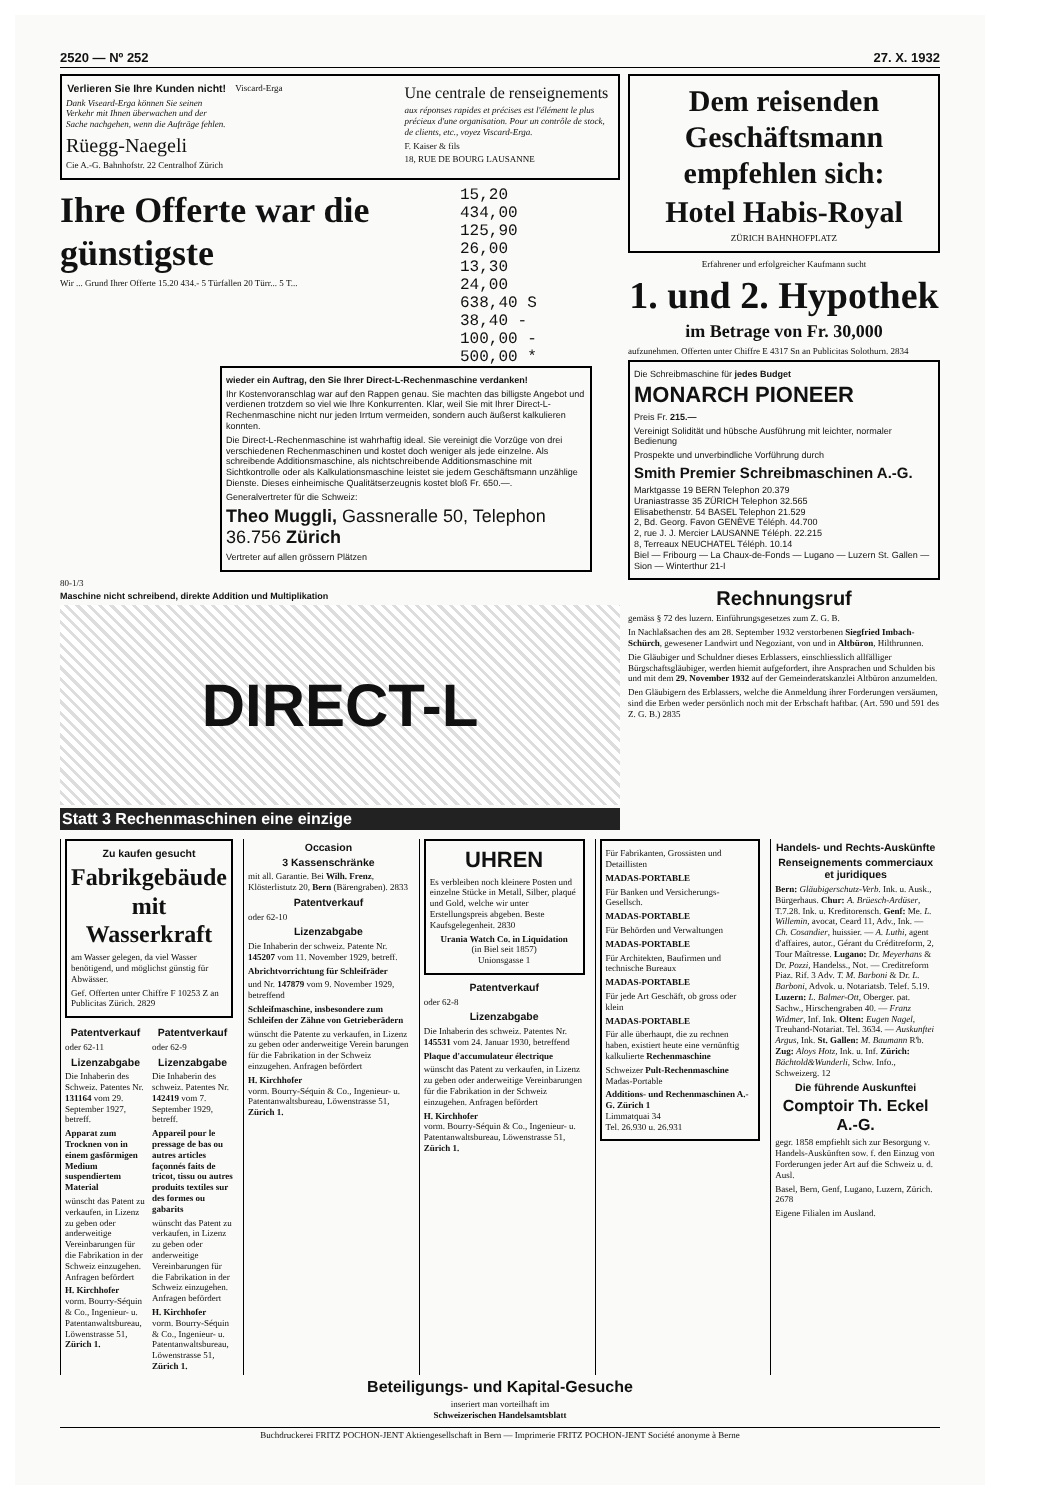2520 — Nº 252 27. X. 1932
Verlieren Sie Ihre Kunden nicht!
Dank Viseard-Erga können Sie seinen Verkehr mit Ihnen überwachen und der Sache nachgehen, wenn die Aufträge fehlen.
Rüegg-Naegeli
Cie A.-G. Bahnhofstr. 22 Centralhof Zürich
Viscard-Erga
Une centrale de renseignements
aux réponses rapides et précises est l'élément le plus précieux d'une organisation. Pour un contrôle de stock, de clients, etc., voyez Viscard-Erga.
F. Kaiser & fils
18, RUE DE BOURG LAUSANNE
Ihre Offerte war die günstigste
Wir ... Grund Ihrer Offerte 15.20 434.- 5 Türfallen 20 Türr... 5 T...
15,20
434,00
125,90
26,00
13,30
24,00
638,40 S
38,40 -
100,00 -
500,00 *
wieder ein Auftrag, den Sie Ihrer Direct-L-Rechenmaschine verdanken!
Ihr Kostenvoranschlag war auf den Rappen genau. Sie machten das billigste Angebot und verdienen trotzdem so viel wie Ihre Konkurrenten. Klar, weil Sie mit Ihrer Direct-L-Rechenmaschine nicht nur jeden Irrtum vermeiden, sondern auch äußerst kalkulieren konnten.
Die Direct-L-Rechenmaschine ist wahrhaftig ideal. Sie vereinigt die Vorzüge von drei verschiedenen Rechenmaschinen und kostet doch weniger als jede einzelne. Als schreibende Additionsmaschine, als nichtschreibende Additionsmaschine mit Sichtkontrolle oder als Kalkulationsmaschine leistet sie jedem Geschäftsmann unzählige Dienste. Dieses einheimische Qualitätserzeugnis kostet bloß Fr. 650.—.
Generalvertreter für die Schweiz:
Theo Muggli, Gassneralle 50, Telephon 36.756 Zürich
Vertreter auf allen grössern Plätzen
80-1/3
Maschine nicht schreibend, direkte Addition und Multiplikation
DIRECT-L
Statt 3 Rechenmaschinen eine einzige
Dem reisenden Geschäftsmann empfehlen sich:
Hotel Habis-Royal
ZÜRICH BAHNHOFPLATZ
Erfahrener und erfolgreicher Kaufmann sucht
1. und 2. Hypothek
im Betrage von Fr. 30,000
aufzunehmen. Offerten unter Chiffre E 4317 Sn an Publicitas Solothurn. 2834
Die Schreibmaschine für jedes Budget
MONARCH PIONEER
Preis Fr. 215.—
Vereinigt Solidität und hübsche Ausführung mit leichter, normaler Bedienung
Prospekte und unverbindliche Vorführung durch
Smith Premier Schreibmaschinen A.-G.
Marktgasse 19 BERN Telephon 20.379
Uraniastrasse 35 ZÜRICH Telephon 32.565
Elisabethenstr. 54 BASEL Telephon 21.529
2, Bd. Georg. Favon GENÈVE Téléph. 44.700
2, rue J. J. Mercier LAUSANNE Téléph. 22.215
8, Terreaux NEUCHATEL Téléph. 10.14
Biel — Fribourg — La Chaux-de-Fonds — Lugano — Luzern St. Gallen — Sion — Winterthur 21-I
Rechnungsruf
gemäss § 72 des luzern. Einführungsgesetzes zum Z. G. B.
In Nachlaßsachen des am 28. September 1932 verstorbenen Siegfried Imbach-Schürch, gewesener Landwirt und Negoziant, von und in Altbüron, Hilthrunnen.
Die Gläubiger und Schuldner dieses Erblassers, einschliesslich allfälliger Bürgschaftsgläubiger, werden hiemit aufgefordert, ihre Ansprachen und Schulden bis und mit dem 29. November 1932 auf der Gemeinderatskanzlei Altbüron anzumelden.
Den Gläubigern des Erblassers, welche die Anmeldung ihrer Forderungen versäumen, sind die Erben weder persönlich noch mit der Erbschaft haftbar. (Art. 590 und 591 des Z. G. B.) 2835
Zu kaufen gesucht
Fabrikgebäude mit Wasserkraft
am Wasser gelegen, da viel Wasser benötigend, und möglichst günstig für Abwässer.
Gef. Offerten unter Chiffre F 10253 Z an Publicitas Zürich. 2829
Patentverkauf
oder 62-11
Lizenzabgabe
Die Inhaberin des Schweiz. Patentes Nr. 131164 vom 29. September 1927, betreff.
Apparat zum Trocknen von in einem gasförmigen Medium suspendiertem Material
wünscht das Patent zu verkaufen, in Lizenz zu geben oder anderweitige Vereinbarungen für die Fabrikation in der Schweiz einzugehen. Anfragen befördert
H. Kirchhofer
vorm. Bourry-Séquin & Co., Ingenieur- u. Patentanwaltsbureau, Löwenstrasse 51, Zürich 1.
Patentverkauf
oder 62-9
Lizenzabgabe
Die Inhaberin des schweiz. Patentes Nr. 142419 vom 7. September 1929, betreff.
Appareil pour le pressage de bas ou autres articles façonnés faits de tricot, tissu ou autres produits textiles sur des formes ou gabarits
wünscht das Patent zu verkaufen, in Lizenz zu geben oder anderweitige Vereinbarungen für die Fabrikation in der Schweiz einzugehen. Anfragen befördert
H. Kirchhofer
vorm. Bourry-Séquin & Co., Ingenieur- u. Patentanwaltsbureau, Löwenstrasse 51, Zürich 1.
Occasion
3 Kassenschränke
mit all. Garantie. Bei Wilh. Frenz, Klösterlistutz 20, Bern (Bärengraben). 2833
Patentverkauf
oder 62-10
Lizenzabgabe
Die Inhaberin der schweiz. Patente Nr. 145207 vom 11. November 1929, betreff.
Abrichtvorrichtung für Schleifräder
und Nr. 147879 vom 9. November 1929, betreffend
Schleifmaschine, insbesondere zum Schleifen der Zähne von Getrieberädern
wünscht die Patente zu verkaufen, in Lizenz zu geben oder anderweitige Verein barungen für die Fabrikation in der Schweiz einzugehen. Anfragen befördert
H. Kirchhofer
vorm. Bourry-Séquin & Co., Ingenieur- u. Patentanwaltsbureau, Löwenstrasse 51, Zürich 1.
UHREN
Es verbleiben noch kleinere Posten und einzelne Stücke in Metall, Silber, plaqué und Gold, welche wir unter Erstellungspreis abgeben. Beste Kaufsgelegenheit. 2830
Urania Watch Co. in Liquidation
(in Biel seit 1857)
Unionsgasse 1
Patentverkauf
oder 62-8
Lizenzabgabe
Die Inhaberin des schweiz. Patentes Nr. 145531 vom 24. Januar 1930, betreffend
Plaque d'accumulateur électrique
wünscht das Patent zu verkaufen, in Lizenz zu geben oder anderweitige Vereinbarungen für die Fabrikation in der Schweiz einzugehen. Anfragen befördert
H. Kirchhofer
vorm. Bourry-Séquin & Co., Ingenieur- u. Patentanwaltsbureau, Löwenstrasse 51, Zürich 1.
Für Fabrikanten, Grossisten und Detaillisten
MADAS-PORTABLE
Für Banken und Versicherungs-Gesellsch.
MADAS-PORTABLE
Für Behörden und Verwaltungen
MADAS-PORTABLE
Für Architekten, Baufirmen und technische Bureaux
MADAS-PORTABLE
Für jede Art Geschäft, ob gross oder klein
MADAS-PORTABLE
Für alle überhaupt, die zu rechnen haben, existiert heute eine vernünftig kalkulierte Rechenmaschine
Schweizer Pult-Rechenmaschine Madas-Portable
Additions- und Rechenmaschinen A.-G. Zürich 1
Limmatquai 34
Tel. 26.930 u. 26.931
Handels- und Rechts-Auskünfte
Renseignements commerciaux et juridiques
Bern: Gläubigerschutz-Verb. Ink. u. Ausk., Bürgerhaus. Chur: A. Brüesch-Ardüser, T.7.28. Ink. u. Kreditorensch. Genf: Me. L. Willemin, avocat, Ceard 11, Adv., Ink. — Ch. Cosandier, huissier. — A. Luthi, agent d'affaires, autor., Gérant du Créditreform, 2, Tour Maîtresse. Lugano: Dr. Meyerhans & Dr. Pozzi, Handelss., Not. — Creditreform Piaz. Rif. 3 Adv. T. M. Barboni & Dr. L. Barboni, Advok. u. Notariatsb. Telef. 5.19. Luzern: L. Balmer-Ott, Oberger. pat. Sachw., Hirschengraben 40. — Franz Widmer, Inf. Ink. Olten: Eugen Nagel, Treuhand-Notariat. Tel. 3634. — Auskunftei Argus, Ink. St. Gallen: M. Baumann R'b. Zug: Aloys Hotz, Ink. u. Inf. Zürich: Bächtold&Wunderli, Schw. Info., Schweizerg. 12
Die führende Auskunftei
Comptoir Th. Eckel A.-G.
gegr. 1858 empfiehlt sich zur Besorgung v. Handels-Auskünften sow. f. den Einzug von Forderungen jeder Art auf die Schweiz u. d. Ausl.
Basel, Bern, Genf, Lugano, Luzern, Zürich. 2678
Eigene Filialen im Ausland.
Beteiligungs- und Kapital-Gesuche
inseriert man vorteilhaft im
Schweizerischen Handelsamtsblatt
Buchdruckerei FRITZ POCHON-JENT Aktiengesellschaft in Bern — Imprimerie FRITZ POCHON-JENT Société anonyme à Berne